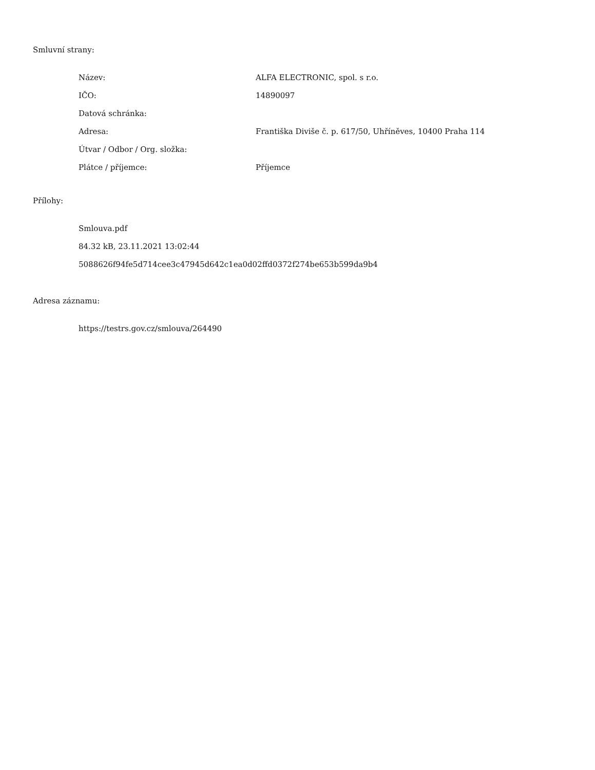Smluvní strany:
| Název: | ALFA ELECTRONIC, spol. s r.o. |
| IČO: | 14890097 |
| Datová schránka: | |
| Adresa: | Františka Diviše č. p. 617/50, Uhříněves, 10400 Praha 114 |
| Útvar / Odbor / Org. složka: | |
| Plátce / příjemce: | Příjemce |
Přílohy:
Smlouva.pdf
84.32 kB, 23.11.2021 13:02:44
5088626f94fe5d714cee3c47945d642c1ea0d02ffd0372f274be653b599da9b4
Adresa záznamu:
https://testrs.gov.cz/smlouva/264490